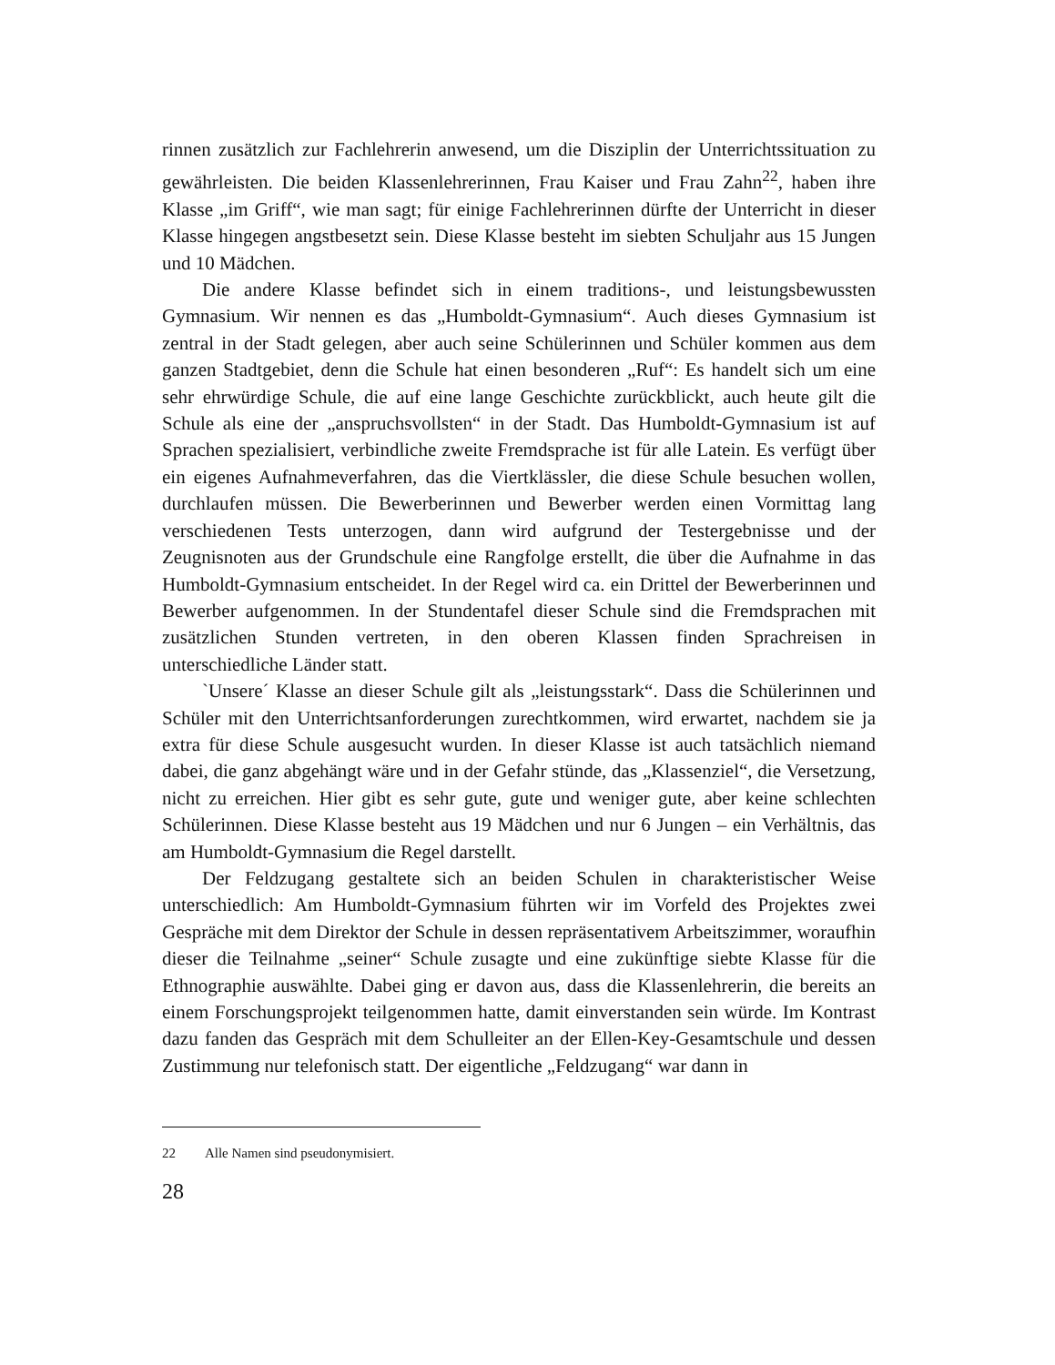rinnen zusätzlich zur Fachlehrerin anwesend, um die Disziplin der Unterrichtssituation zu gewährleisten. Die beiden Klassenlehrerinnen, Frau Kaiser und Frau Zahn<sup>22</sup>, haben ihre Klasse „im Griff“, wie man sagt; für einige Fachlehrerinnen dürfte der Unterricht in dieser Klasse hingegen angstbesetzt sein. Diese Klasse besteht im siebten Schuljahr aus 15 Jungen und 10 Mädchen.
Die andere Klasse befindet sich in einem traditions-, und leistungsbewussten Gymnasium. Wir nennen es das „Humboldt-Gymnasium“. Auch dieses Gymnasium ist zentral in der Stadt gelegen, aber auch seine Schülerinnen und Schüler kommen aus dem ganzen Stadtgebiet, denn die Schule hat einen besonderen „Ruf“: Es handelt sich um eine sehr ehrwürdige Schule, die auf eine lange Geschichte zurückblickt, auch heute gilt die Schule als eine der „anspruchsvollsten“ in der Stadt. Das Humboldt-Gymnasium ist auf Sprachen spezialisiert, verbindliche zweite Fremdsprache ist für alle Latein. Es verfügt über ein eigenes Aufnahmeverfahren, das die Viertklässler, die diese Schule besuchen wollen, durchlaufen müssen. Die Bewerberinnen und Bewerber werden einen Vormittag lang verschiedenen Tests unterzogen, dann wird aufgrund der Testergebnisse und der Zeugnisnoten aus der Grundschule eine Rangfolge erstellt, die über die Aufnahme in das Humboldt-Gymnasium entscheidet. In der Regel wird ca. ein Drittel der Bewerberinnen und Bewerber aufgenommen. In der Stundentafel dieser Schule sind die Fremdsprachen mit zusätzlichen Stunden vertreten, in den oberen Klassen finden Sprachreisen in unterschiedliche Länder statt.
`Unsere´ Klasse an dieser Schule gilt als „leistungsstark“. Dass die Schülerinnen und Schüler mit den Unterrichtsanforderungen zurechtkommen, wird erwartet, nachdem sie ja extra für diese Schule ausgesucht wurden. In dieser Klasse ist auch tatsächlich niemand dabei, die ganz abgehängt wäre und in der Gefahr stünde, das „Klassenziel“, die Versetzung, nicht zu erreichen. Hier gibt es sehr gute, gute und weniger gute, aber keine schlechten Schülerinnen. Diese Klasse besteht aus 19 Mädchen und nur 6 Jungen – ein Verhältnis, das am Humboldt-Gymnasium die Regel darstellt.
Der Feldzugang gestaltete sich an beiden Schulen in charakteristischer Weise unterschiedlich: Am Humboldt-Gymnasium führten wir im Vorfeld des Projektes zwei Gespräche mit dem Direktor der Schule in dessen repräsentativem Arbeitszimmer, woraufhin dieser die Teilnahme „seiner“ Schule zusagte und eine zukünftige siebte Klasse für die Ethnographie auswählte. Dabei ging er davon aus, dass die Klassenlehrerin, die bereits an einem Forschungsprojekt teilgenommen hatte, damit einverstanden sein würde. Im Kontrast dazu fanden das Gespräch mit dem Schulleiter an der Ellen-Key-Gesamtschule und dessen Zustimmung nur telefonisch statt. Der eigentliche „Feldzugang“ war dann in
22 Alle Namen sind pseudonymisiert.
28